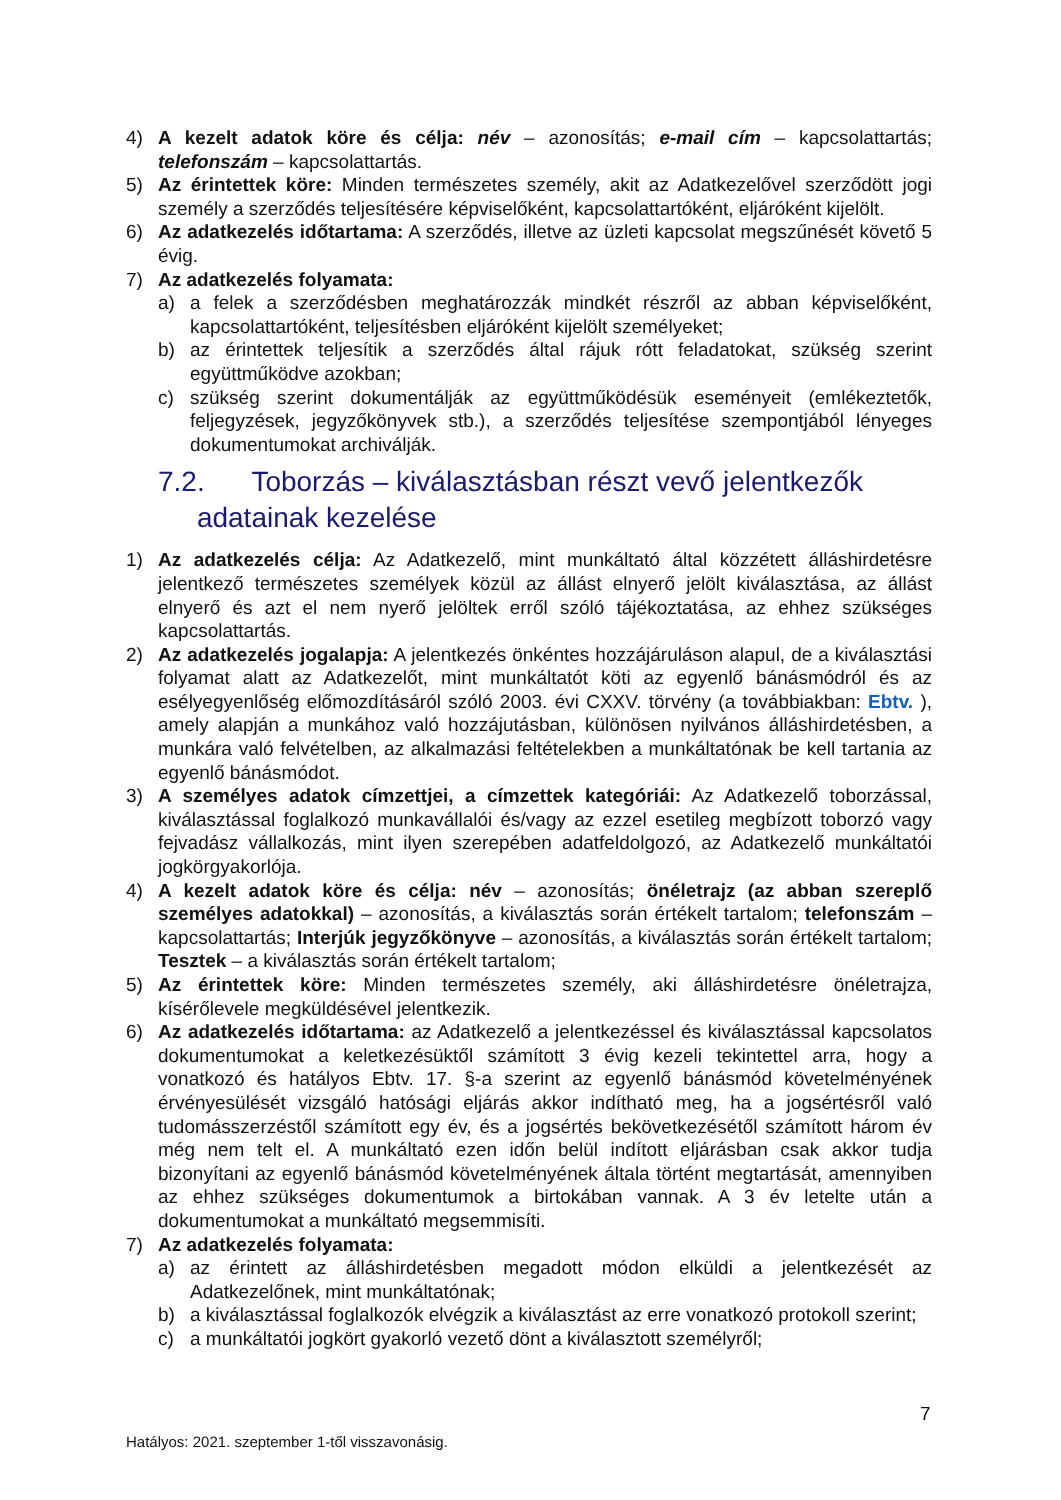4) A kezelt adatok köre és célja: név – azonosítás; e-mail cím – kapcsolattartás; telefonszám – kapcsolattartás.
5) Az érintettek köre: Minden természetes személy, akit az Adatkezelővel szerződött jogi személy a szerződés teljesítésére képviselőként, kapcsolattartóként, eljáróként kijelölt.
6) Az adatkezelés időtartama: A szerződés, illetve az üzleti kapcsolat megszűnését követő 5 évig.
7) Az adatkezelés folyamata:
a) a felek a szerződésben meghatározzák mindkét részről az abban képviselőként, kapcsolattartóként, teljesítésben eljáróként kijelölt személyeket;
b) az érintettek teljesítik a szerződés által rájuk rótt feladatokat, szükség szerint együttműködve azokban;
c) szükség szerint dokumentálják az együttműködésük eseményeit (emlékeztetők, feljegyzések, jegyzőkönyvek stb.), a szerződés teljesítése szempontjából lényeges dokumentumokat archiválják.
7.2. Toborzás – kiválasztásban részt vevő jelentkezők
adatainak kezelése
1) Az adatkezelés célja: Az Adatkezelő, mint munkáltató által közzétett álláshirdetésre jelentkező természetes személyek közül az állást elnyerő jelölt kiválasztása, az állást elnyerő és azt el nem nyerő jelöltek erről szóló tájékoztatása, az ehhez szükséges kapcsolattartás.
2) Az adatkezelés jogalapja: A jelentkezés önkéntes hozzájáruláson alapul, de a kiválasztási folyamat alatt az Adatkezelőt, mint munkáltatót köti az egyenlő bánásmódról és az esélyegyenlőség előmozdításáról szóló 2003. évi CXXV. törvény (a továbbiakban: Ebtv. ), amely alapján a munkához való hozzájutásban, különösen nyilvános álláshirdetésben, a munkára való felvételben, az alkalmazási feltételekben a munkáltatónak be kell tartania az egyenlő bánásmódot.
3) A személyes adatok címzettjei, a címzettek kategóriái: Az Adatkezelő toborzással, kiválasztással foglalkozó munkavállalói és/vagy az ezzel esetileg megbízott toborzó vagy fejvadász vállalkozás, mint ilyen szerepében adatfeldolgozó, az Adatkezelő munkáltatói jogkörgyakorlója.
4) A kezelt adatok köre és célja: név – azonosítás; önéletrajz (az abban szereplő személyes adatokkal) – azonosítás, a kiválasztás során értékelt tartalom; telefonszám – kapcsolattartás; Interjúk jegyzőkönyve – azonosítás, a kiválasztás során értékelt tartalom; Tesztek – a kiválasztás során értékelt tartalom;
5) Az érintettek köre: Minden természetes személy, aki álláshirdetésre önéletrajza, kísérőlevele megküldésével jelentkezik.
6) Az adatkezelés időtartama: az Adatkezelő a jelentkezéssel és kiválasztással kapcsolatos dokumentumokat a keletkezésüktől számított 3 évig kezeli tekintettel arra, hogy a vonatkozó és hatályos Ebtv. 17. §-a szerint az egyenlő bánásmód követelményének érvényesülését vizsgáló hatósági eljárás akkor indítható meg, ha a jogsértésről való tudomásszerzéstől számított egy év, és a jogsértés bekövetkezésétől számított három év még nem telt el. A munkáltató ezen időn belül indított eljárásban csak akkor tudja bizonyítani az egyenlő bánásmód követelményének általa történt megtartását, amennyiben az ehhez szükséges dokumentumok a birtokában vannak. A 3 év letelte után a dokumentumokat a munkáltató megsemmisíti.
7) Az adatkezelés folyamata:
a) az érintett az álláshirdetésben megadott módon elküldi a jelentkezését az Adatkezelőnek, mint munkáltatónak;
b) a kiválasztással foglalkozók elvégzik a kiválasztást az erre vonatkozó protokoll szerint;
c) a munkáltatói jogkört gyakorló vezető dönt a kiválasztott személyről;
7
Hatályos: 2021. szeptember 1-től visszavonásig.